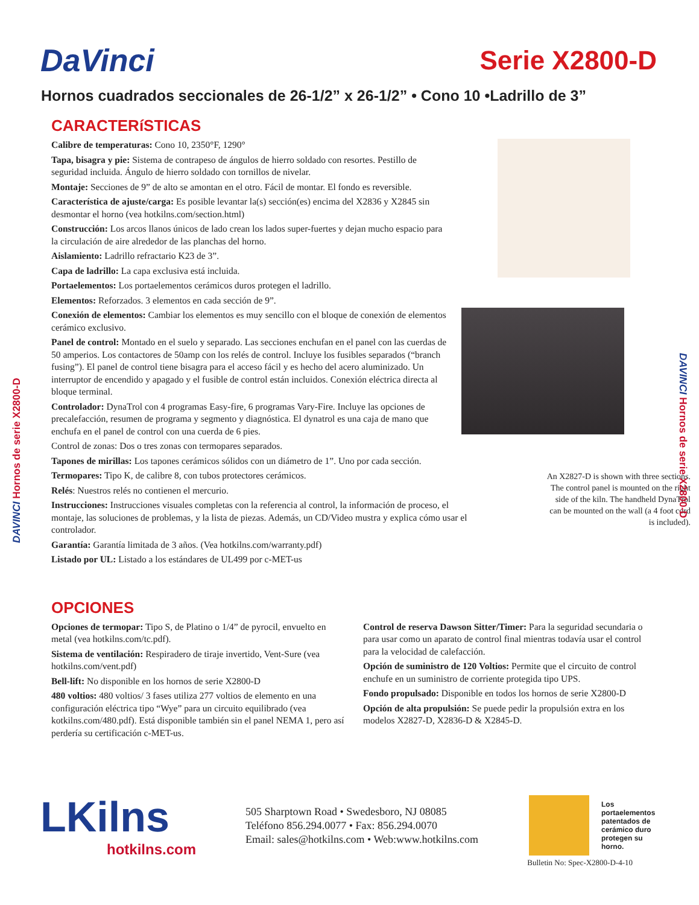DAVINCI Hornos de serie X2800-D
DAVINCI Hornos de serie X2800-D
DaVinci
Serie X2800-D
Hornos cuadrados seccionales de 26-1/2” x 26-1/2” • Cono 10 •Ladrillo de 3”
CARACTERíSTICAS
Calibre de temperaturas: Cono 10, 2350°F, 1290°
Tapa, bisagra y pie: Sistema de contrapeso de ángulos de hierro soldado con resortes. Pestillo de seguridad incluida. Ángulo de hierro soldado con tornillos de nivelar.
Montaje: Secciones de 9” de alto se amontan en el otro. Fácil de montar. El fondo es reversible.
Característica de ajuste/carga: Es posible levantar la(s) sección(es) encima del X2836 y X2845 sin desmontar el horno (vea hotkilns.com/section.html)
Construcción: Los arcos llanos únicos de lado crean los lados super-fuertes y dejan mucho espacio para la circulación de aire alrededor de las planchas del horno.
Aislamiento: Ladrillo refractario K23 de 3”.
Capa de ladrillo: La capa exclusiva está incluida.
Portaelementos: Los portaelementos cerámicos duros protegen el ladrillo.
Elementos: Reforzados. 3 elementos en cada sección de 9”.
Conexión de elementos: Cambiar los elementos es muy sencillo con el bloque de conexión de elementos cerámico exclusivo.
Panel de control: Montado en el suelo y separado. Las secciones enchufan en el panel con las cuerdas de 50 amperios. Los contactores de 50amp con los relés de control. Incluye los fusibles separados (“branch fusing”). El panel de control tiene bisagra para el acceso fácil y es hecho del acero aluminizado. Un interruptor de encendido y apagado y el fusible de control están incluidos. Conexión eléctrica directa al bloque terminal.
Controlador: DynaTrol con 4 programas Easy-fire, 6 programas Vary-Fire. Incluye las opciones de precalefacción, resumen de programa y segmento y diagnóstica. El dynatrol es una caja de mano que enchufa en el panel de control con una cuerda de 6 pies.
Control de zonas: Dos o tres zonas con termopares separados.
Tapones de mirillas: Los tapones cerámicos sólidos con un diámetro de 1”. Uno por cada sección.
Termopares: Tipo K, de calibre 8, con tubos protectores cerámicos.
Relés: Nuestros relés no contienen el mercurio.
Instrucciones: Instrucciones visuales completas con la referencia al control, la información de proceso, el montaje, las soluciones de problemas, y la lista de piezas. Además, un CD/Video mustra y explica cómo usar el controlador.
Garantía: Garantía limitada de 3 años. (Vea hotkilns.com/warranty.pdf)
Listado por UL: Listado a los estándares de UL499 por c-MET-us
An X2827-D is shown with three sections. The control panel is mounted on the right side of the kiln. The handheld DynaTrol can be mounted on the wall (a 4 foot cord is included).
OPCIONES
Opciones de termopar: Tipo S, de Platino o 1/4” de pyrocil, envuelto en metal (vea hotkilns.com/tc.pdf).
Sistema de ventilación: Respiradero de tiraje invertido, Vent-Sure (vea hotkilns.com/vent.pdf)
Bell-lift: No disponible en los hornos de serie X2800-D
480 voltios: 480 voltios/ 3 fases utiliza 277 voltios de elemento en una configuración eléctrica tipo “Wye” para un circuito equilibrado (vea kotkilns.com/480.pdf). Está disponible también sin el panel NEMA 1, pero así perdería su certificación c-MET-us.
Control de reserva Dawson Sitter/Timer: Para la seguridad secundaria o para usar como un aparato de control final mientras todavía usar el control para la velocidad de calefacción.
Opción de suministro de 120 Voltios: Permite que el circuito de control enchufe en un suministro de corriente protegida tipo UPS.
Fondo propulsado: Disponible en todos los hornos de serie X2800-D
Opción de alta propulsión: Se puede pedir la propulsión extra en los modelos X2827-D, X2836-D & X2845-D.
LKilns
hotkilns.com
505 Sharptown Road • Swedesboro, NJ 08085
Teléfono 856.294.0077 • Fax: 856.294.0070
Email: sales@hotkilns.com • Web:www.hotkilns.com
Los portaelementos patentados de cerámico duro protegen su horno.
Bulletin No: Spec-X2800-D-4-10